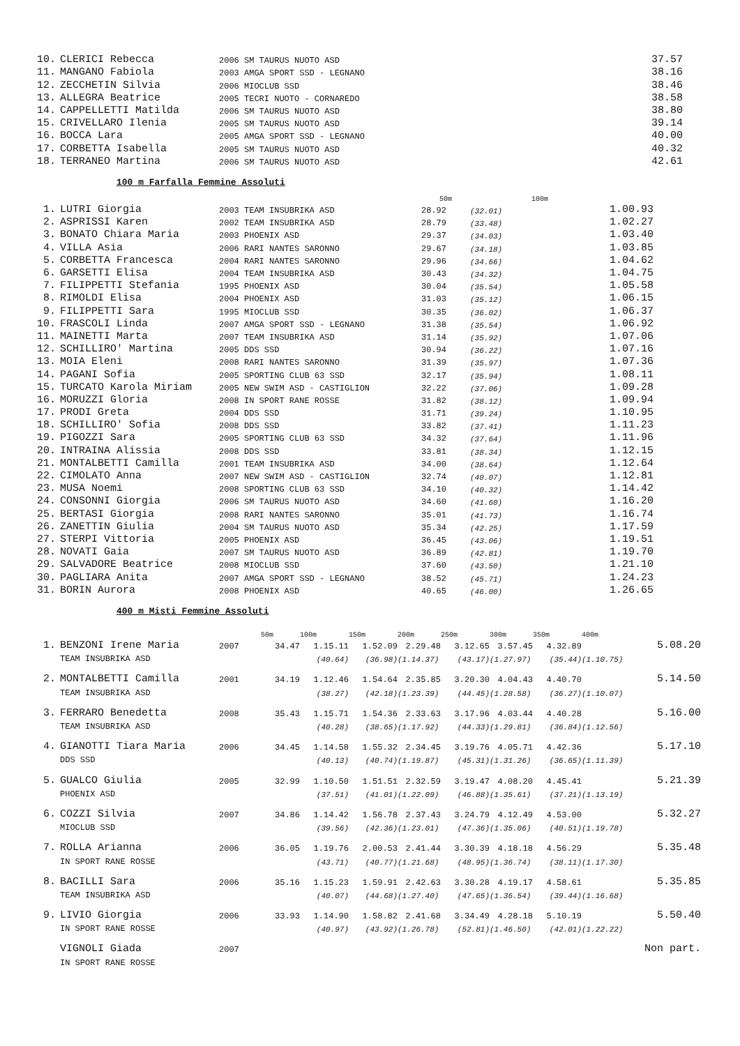| 10. | CLERICI Rebecca | 2006 SM TAURUS NUOTO ASD | 37.57 |
| 11. | MANGANO Fabiola | 2003 AMGA SPORT SSD - LEGNANO | 38.16 |
| 12. | ZECCHETIN Silvia | 2006 MIOCLUB SSD | 38.46 |
| 13. | ALLEGRA Beatrice | 2005 TECRI NUOTO - CORNAREDO | 38.58 |
| 14. | CAPPELLETTI Matilda | 2006 SM TAURUS NUOTO ASD | 38.80 |
| 15. | CRIVELLARO Ilenia | 2005 SM TAURUS NUOTO ASD | 39.14 |
| 16. | BOCCA Lara | 2005 AMGA SPORT SSD - LEGNANO | 40.00 |
| 17. | CORBETTA Isabella | 2005 SM TAURUS NUOTO ASD | 40.32 |
| 18. | TERRANEO Martina | 2006 SM TAURUS NUOTO ASD | 42.61 |
100 m Farfalla Femmine Assoluti
| | | | 50m | 100m | |
| 1. | LUTRI Giorgia | 2003 TEAM INSUBRIKA ASD | 28.92 | (32.01) | 1.00.93 |
| 2. | ASPRISSI Karen | 2002 TEAM INSUBRIKA ASD | 28.79 | (33.48) | 1.02.27 |
| 3. | BONATO Chiara Maria | 2003 PHOENIX ASD | 29.37 | (34.03) | 1.03.40 |
| 4. | VILLA Asia | 2006 RARI NANTES SARONNO | 29.67 | (34.18) | 1.03.85 |
| 5. | CORBETTA Francesca | 2004 RARI NANTES SARONNO | 29.96 | (34.66) | 1.04.62 |
| 6. | GARSETTI Elisa | 2004 TEAM INSUBRIKA ASD | 30.43 | (34.32) | 1.04.75 |
| 7. | FILIPPETTI Stefania | 1995 PHOENIX ASD | 30.04 | (35.54) | 1.05.58 |
| 8. | RIMOLDI Elisa | 2004 PHOENIX ASD | 31.03 | (35.12) | 1.06.15 |
| 9. | FILIPPETTI Sara | 1995 MIOCLUB SSD | 30.35 | (36.02) | 1.06.37 |
| 10. | FRASCOLI Linda | 2007 AMGA SPORT SSD - LEGNANO | 31.38 | (35.54) | 1.06.92 |
| 11. | MAINETTI Marta | 2007 TEAM INSUBRIKA ASD | 31.14 | (35.92) | 1.07.06 |
| 12. | SCHILLIRO' Martina | 2005 DDS SSD | 30.94 | (36.22) | 1.07.16 |
| 13. | MOIA Eleni | 2008 RARI NANTES SARONNO | 31.39 | (35.97) | 1.07.36 |
| 14. | PAGANI Sofia | 2005 SPORTING CLUB 63 SSD | 32.17 | (35.94) | 1.08.11 |
| 15. | TURCATO Karola Miriam | 2005 NEW SWIM ASD - CASTIGLION | 32.22 | (37.06) | 1.09.28 |
| 16. | MORUZZI Gloria | 2008 IN SPORT RANE ROSSE | 31.82 | (38.12) | 1.09.94 |
| 17. | PRODI Greta | 2004 DDS SSD | 31.71 | (39.24) | 1.10.95 |
| 18. | SCHILLIRO' Sofia | 2008 DDS SSD | 33.82 | (37.41) | 1.11.23 |
| 19. | PIGOZZI Sara | 2005 SPORTING CLUB 63 SSD | 34.32 | (37.64) | 1.11.96 |
| 20. | INTRAINA Alissia | 2008 DDS SSD | 33.81 | (38.34) | 1.12.15 |
| 21. | MONTALBETTI Camilla | 2001 TEAM INSUBRIKA ASD | 34.00 | (38.64) | 1.12.64 |
| 22. | CIMOLATO Anna | 2007 NEW SWIM ASD - CASTIGLION | 32.74 | (40.07) | 1.12.81 |
| 23. | MUSA Noemi | 2008 SPORTING CLUB 63 SSD | 34.10 | (40.32) | 1.14.42 |
| 24. | CONSONNI Giorgia | 2006 SM TAURUS NUOTO ASD | 34.60 | (41.60) | 1.16.20 |
| 25. | BERTASI Giorgia | 2008 RARI NANTES SARONNO | 35.01 | (41.73) | 1.16.74 |
| 26. | ZANETTIN Giulia | 2004 SM TAURUS NUOTO ASD | 35.34 | (42.25) | 1.17.59 |
| 27. | STERPI Vittoria | 2005 PHOENIX ASD | 36.45 | (43.06) | 1.19.51 |
| 28. | NOVATI Gaia | 2007 SM TAURUS NUOTO ASD | 36.89 | (42.81) | 1.19.70 |
| 29. | SALVADORE Beatrice | 2008 MIOCLUB SSD | 37.60 | (43.50) | 1.21.10 |
| 30. | PAGLIARA Anita | 2007 AMGA SPORT SSD - LEGNANO | 38.52 | (45.71) | 1.24.23 |
| 31. | BORIN Aurora | 2008 PHOENIX ASD | 40.65 | (46.00) | 1.26.65 |
400 m Misti Femmine Assoluti
| | | | 50m | 100m | 150m | 200m | 250m | 300m | 350m | 400m | |
| 1. | BENZONI Irene Maria | 2007 | 34.47 | 1.15.11 | 1.52.09 | 2.29.48 | 3.12.65 | 3.57.45 | 4.32.89 | | 5.08.20 |
| | TEAM INSUBRIKA ASD | | | (40.64) | (36.98) | (1.14.37) | (43.17) | (1.27.97) | (35.44) | (1.10.75) | |
| 2. | MONTALBETTI Camilla | 2001 | 34.19 | 1.12.46 | 1.54.64 | 2.35.85 | 3.20.30 | 4.04.43 | 4.40.70 | | 5.14.50 |
| | TEAM INSUBRIKA ASD | | | (38.27) | (42.18) | (1.23.39) | (44.45) | (1.28.58) | (36.27) | (1.10.07) | |
| 3. | FERRARO Benedetta | 2008 | 35.43 | 1.15.71 | 1.54.36 | 2.33.63 | 3.17.96 | 4.03.44 | 4.40.28 | | 5.16.00 |
| | TEAM INSUBRIKA ASD | | | (40.28) | (38.65) | (1.17.92) | (44.33) | (1.29.81) | (36.84) | (1.12.56) | |
| 4. | GIANOTTI Tiara Maria | 2006 | 34.45 | 1.14.58 | 1.55.32 | 2.34.45 | 3.19.76 | 4.05.71 | 4.42.36 | | 5.17.10 |
| | DDS SSD | | | (40.13) | (40.74) | (1.19.87) | (45.31) | (1.31.26) | (36.65) | (1.11.39) | |
| 5. | GUALCO Giulia | 2005 | 32.99 | 1.10.50 | 1.51.51 | 2.32.59 | 3.19.47 | 4.08.20 | 4.45.41 | | 5.21.39 |
| | PHOENIX ASD | | | (37.51) | (41.01) | (1.22.09) | (46.88) | (1.35.61) | (37.21) | (1.13.19) | |
| 6. | COZZI Silvia | 2007 | 34.86 | 1.14.42 | 1.56.78 | 2.37.43 | 3.24.79 | 4.12.49 | 4.53.00 | | 5.32.27 |
| | MIOCLUB SSD | | | (39.56) | (42.36) | (1.23.01) | (47.36) | (1.35.06) | (40.51) | (1.19.78) | |
| 7. | ROLLA Arianna | 2006 | 36.05 | 1.19.76 | 2.00.53 | 2.41.44 | 3.30.39 | 4.18.18 | 4.56.29 | | 5.35.48 |
| | IN SPORT RANE ROSSE | | | (43.71) | (40.77) | (1.21.68) | (48.95) | (1.36.74) | (38.11) | (1.17.30) | |
| 8. | BACILLI Sara | 2006 | 35.16 | 1.15.23 | 1.59.91 | 2.42.63 | 3.30.28 | 4.19.17 | 4.58.61 | | 5.35.85 |
| | TEAM INSUBRIKA ASD | | | (40.07) | (44.68) | (1.27.40) | (47.65) | (1.36.54) | (39.44) | (1.16.68) | |
| 9. | LIVIO Giorgia | 2006 | 33.93 | 1.14.90 | 1.58.82 | 2.41.68 | 3.34.49 | 4.28.18 | 5.10.19 | | 5.50.40 |
| | IN SPORT RANE ROSSE | | | (40.97) | (43.92) | (1.26.78) | (52.81) | (1.46.50) | (42.01) | (1.22.22) | |
| | VIGNOLI Giada | 2007 | | | | | | | | | Non part. |
| | IN SPORT RANE ROSSE | | | | | | | | | | |